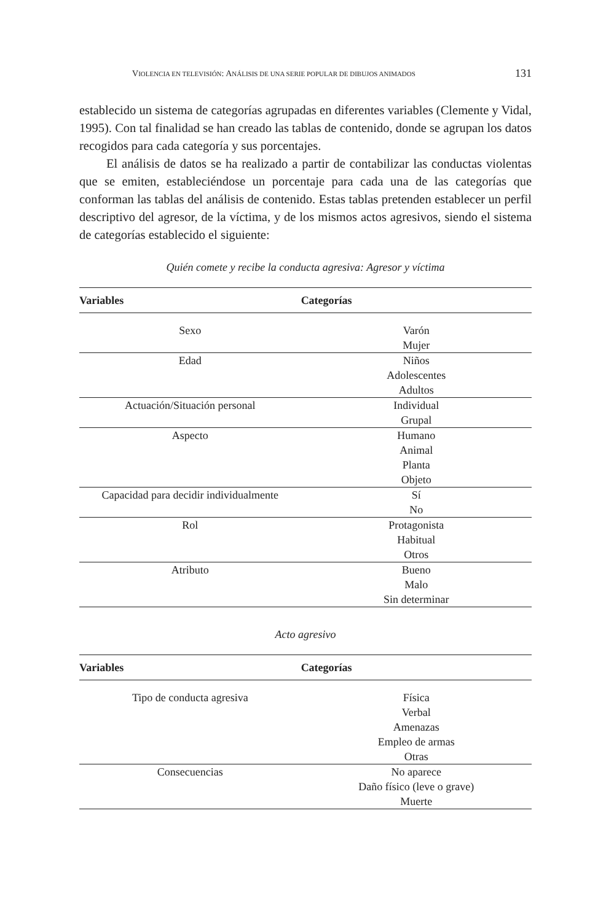VIOLENCIA EN TELEVISIÓN: ANÁLISIS DE UNA SERIE POPULAR DE DIBUJOS ANIMADOS 131
establecido un sistema de categorías agrupadas en diferentes variables (Clemente y Vidal, 1995). Con tal finalidad se han creado las tablas de contenido, donde se agrupan los datos recogidos para cada categoría y sus porcentajes.
El análisis de datos se ha realizado a partir de contabilizar las conductas violentas que se emiten, estableciéndose un porcentaje para cada una de las categorías que conforman las tablas del análisis de contenido. Estas tablas pretenden establecer un perfil descriptivo del agresor, de la víctima, y de los mismos actos agresivos, siendo el sistema de categorías establecido el siguiente:
Quién comete y recibe la conducta agresiva: Agresor y víctima
| Variables | Categorías |
| --- | --- |
| Sexo | Varón Mujer |
| Edad | Niños Adolescentes Adultos |
| Actuación/Situación personal | Individual Grupal |
| Aspecto | Humano Animal Planta Objeto |
| Capacidad para decidir individualmente | Sí No |
| Rol | Protagonista Habitual Otros |
| Atributo | Bueno Malo Sin determinar |
Acto agresivo
| Variables | Categorías |
| --- | --- |
| Tipo de conducta agresiva | Física Verbal Amenazas Empleo de armas Otras |
| Consecuencias | No aparece Daño físico (leve o grave) Muerte |